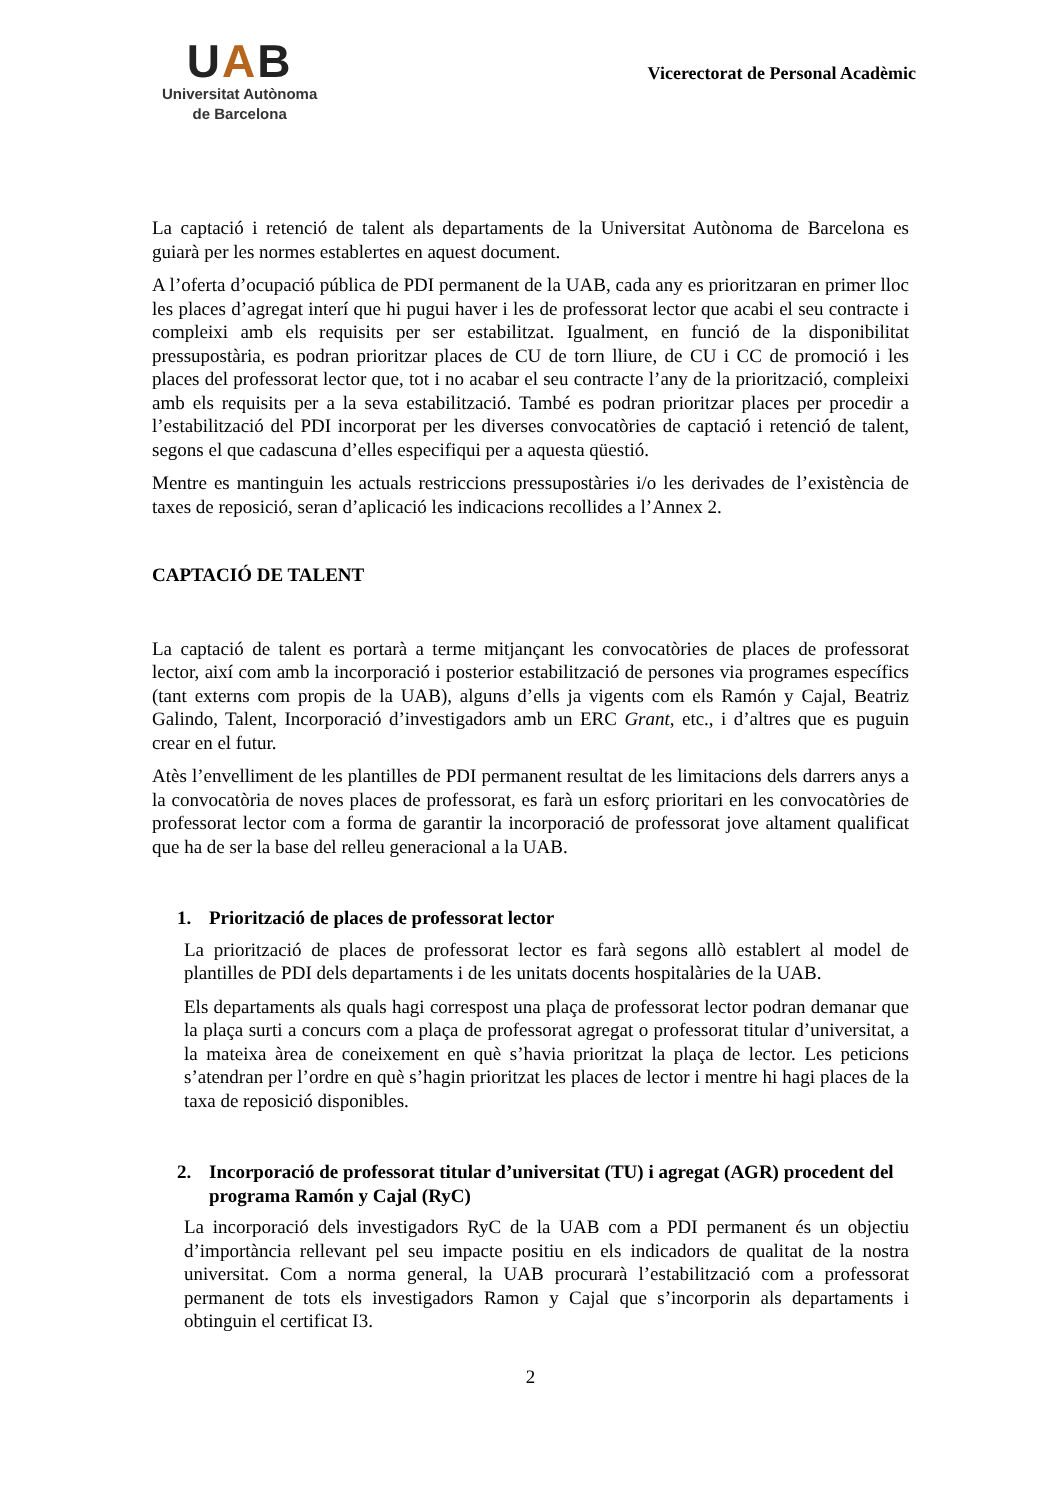UAB
Universitat Autònoma
de Barcelona
Vicerectorat de Personal Acadèmic
La captació i retenció de talent als departaments de la Universitat Autònoma de Barcelona es guiarà per les normes establertes en aquest document.
A l’oferta d’ocupació pública de PDI permanent de la UAB, cada any es prioritzaran en primer lloc les places d’agregat interí que hi pugui haver i les de professorat lector que acabi el seu contracte i compleixi amb els requisits per ser estabilitzat. Igualment, en funció de la disponibilitat pressupostària, es podran prioritzar places de CU de torn lliure, de CU i CC de promoció i les places del professorat lector que, tot i no acabar el seu contracte l’any de la priorització, compleixi amb els requisits per a la seva estabilització. També es podran prioritzar places per procedir a l’estabilització del PDI incorporat per les diverses convocatòries de captació i retenció de talent, segons el que cadascuna d’elles especifiqui per a aquesta qüestió.
Mentre es mantinguin les actuals restriccions pressupostàries i/o les derivades de l’existència de taxes de reposició, seran d’aplicació les indicacions recollides a l’Annex 2.
CAPTACIÓ DE TALENT
La captació de talent es portarà a terme mitjançant les convocatòries de places de professorat lector, així com amb la incorporació i posterior estabilització de persones via programes específics (tant externs com propis de la UAB), alguns d’ells ja vigents com els Ramón y Cajal, Beatriz Galindo, Talent, Incorporació d’investigadors amb un ERC Grant, etc., i d’altres que es puguin crear en el futur.
Atès l’envelliment de les plantilles de PDI permanent resultat de les limitacions dels darrers anys a la convocatòria de noves places de professorat, es farà un esforç prioritari en les convocatòries de professorat lector com a forma de garantir la incorporació de professorat jove altament qualificat que ha de ser la base del relleu generacional a la UAB.
1. Priorització de places de professorat lector
La priorització de places de professorat lector es farà segons allò establert al model de plantilles de PDI dels departaments i de les unitats docents hospitalàries de la UAB.
Els departaments als quals hagi correspost una plaça de professorat lector podran demanar que la plaça surti a concurs com a plaça de professorat agregat o professorat titular d’universitat, a la mateixa àrea de coneixement en què s’havia prioritzat la plaça de lector. Les peticions s’atendran per l’ordre en què s’hagin prioritzat les places de lector i mentre hi hagi places de la taxa de reposició disponibles.
2. Incorporació de professorat titular d’universitat (TU) i agregat (AGR) procedent del programa Ramón y Cajal (RyC)
La incorporació dels investigadors RyC de la UAB com a PDI permanent és un objectiu d’importància rellevant pel seu impacte positiu en els indicadors de qualitat de la nostra universitat. Com a norma general, la UAB procurarà l’estabilització com a professorat permanent de tots els investigadors Ramon y Cajal que s’incorporin als departaments i obtinguin el certificat I3.
2